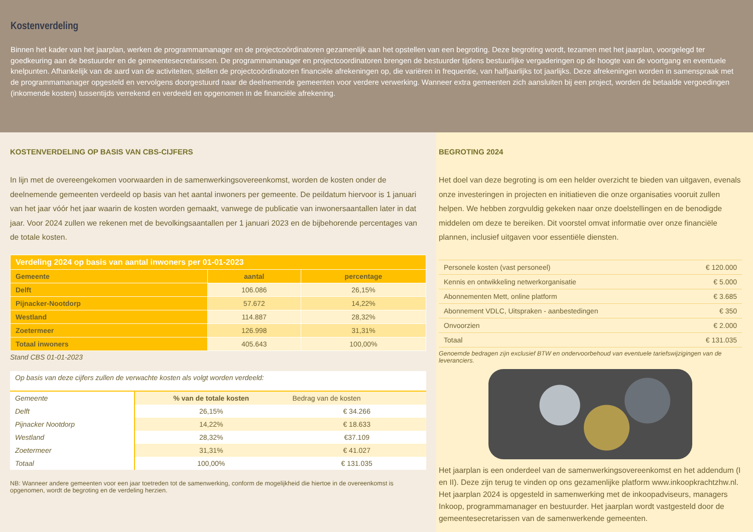Kostenverdeling
Binnen het kader van het jaarplan, werken de programmamanager en de projectcoördinatoren gezamenlijk aan het opstellen van een begroting. Deze begroting wordt, tezamen met het jaarplan, voorgelegd ter goedkeuring aan de bestuurder en de gemeentesecretarissen. De programmamanager en projectcoordinatoren brengen de bestuurder tijdens bestuurlijke vergaderingen op de hoogte van de voortgang en eventuele knelpunten. Afhankelijk van de aard van de activiteiten, stellen de projectcoördinatoren financiële afrekeningen op, die variëren in frequentie, van halfjaarlijks tot jaarlijks. Deze afrekeningen worden in samenspraak met de programmamanager opgesteld en vervolgens doorgestuurd naar de deelnemende gemeenten voor verdere verwerking. Wanneer extra gemeenten zich aansluiten bij een project, worden de betaalde vergoedingen (inkomende kosten) tussentijds verrekend en verdeeld en opgenomen in de financiële afrekening.
KOSTENVERDELING OP BASIS VAN CBS-CIJFERS
In lijn met de overeengekomen voorwaarden in de samenwerkingsovereenkomst, worden de kosten onder de deelnemende gemeenten verdeeld op basis van het aantal inwoners per gemeente. De peildatum hiervoor is 1 januari van het jaar vóór het jaar waarin de kosten worden gemaakt, vanwege de publicatie van inwonersaantallen later in dat jaar. Voor 2024 zullen we rekenen met de bevolkingsaantallen per 1 januari 2023 en de bijbehorende percentages van de totale kosten.
| Verdeling 2024 op basis van aantal inwoners per 01-01-2023 | | |
| --- | --- | --- |
| Gemeente | aantal | percentage |
| Delft | 106.086 | 26,15% |
| Pijnacker-Nootdorp | 57.672 | 14,22% |
| Westland | 114.887 | 28,32% |
| Zoetermeer | 126.998 | 31,31% |
| Totaal inwoners | 405.643 | 100,00% |
Stand CBS 01-01-2023
| Op basis van deze cijfers zullen de verwachte kosten als volgt worden verdeeld: | | |
| Gemeente | % van de totale kosten | Bedrag van de kosten |
| Delft | 26,15% | € 34.266 |
| Pijnacker Nootdorp | 14,22% | € 18.633 |
| Westland | 28,32% | €37.109 |
| Zoetermeer | 31,31% | € 41.027 |
| Totaal | 100,00% | € 131.035 |
NB: Wanneer andere gemeenten voor een jaar toetreden tot de samenwerking, conform de mogelijkheid die hiertoe in de overeenkomst is opgenomen, wordt de begroting en de verdeling herzien.
BEGROTING 2024
Het doel van deze begroting is om een helder overzicht te bieden van uitgaven, evenals onze investeringen in projecten en initiatieven die onze organisaties vooruit zullen helpen. We hebben zorgvuldig gekeken naar onze doelstellingen en de benodigde middelen om deze te bereiken. Dit voorstel omvat informatie over onze financiële plannen, inclusief uitgaven voor essentiële diensten.
| Personele kosten (vast personeel) | € 120.000 |
| Kennis en ontwikkeling netwerkorganisatie | € 5.000 |
| Abonnementen Mett, online platform | € 3.685 |
| Abonnement VDLC, Uitspraken - aanbestedingen | € 350 |
| Onvoorzien | € 2.000 |
| Totaal | € 131.035 |
Genoemde bedragen zijn exclusief BTW en ondervoorbehoud van eventuele tariefswijzigingen van de leveranciers.
Het jaarplan is een onderdeel van de samenwerkingsovereenkomst en het addendum (I en II). Deze zijn terug te vinden op ons gezamenlijke platform www.inkoopkrachtzhw.nl. Het jaarplan 2024 is opgesteld in samenwerking met de inkoopadviseurs, managers Inkoop, programmamanager en bestuurder. Het jaarplan wordt vastgesteld door de gemeentesecretarissen van de samenwerkende gemeenten.